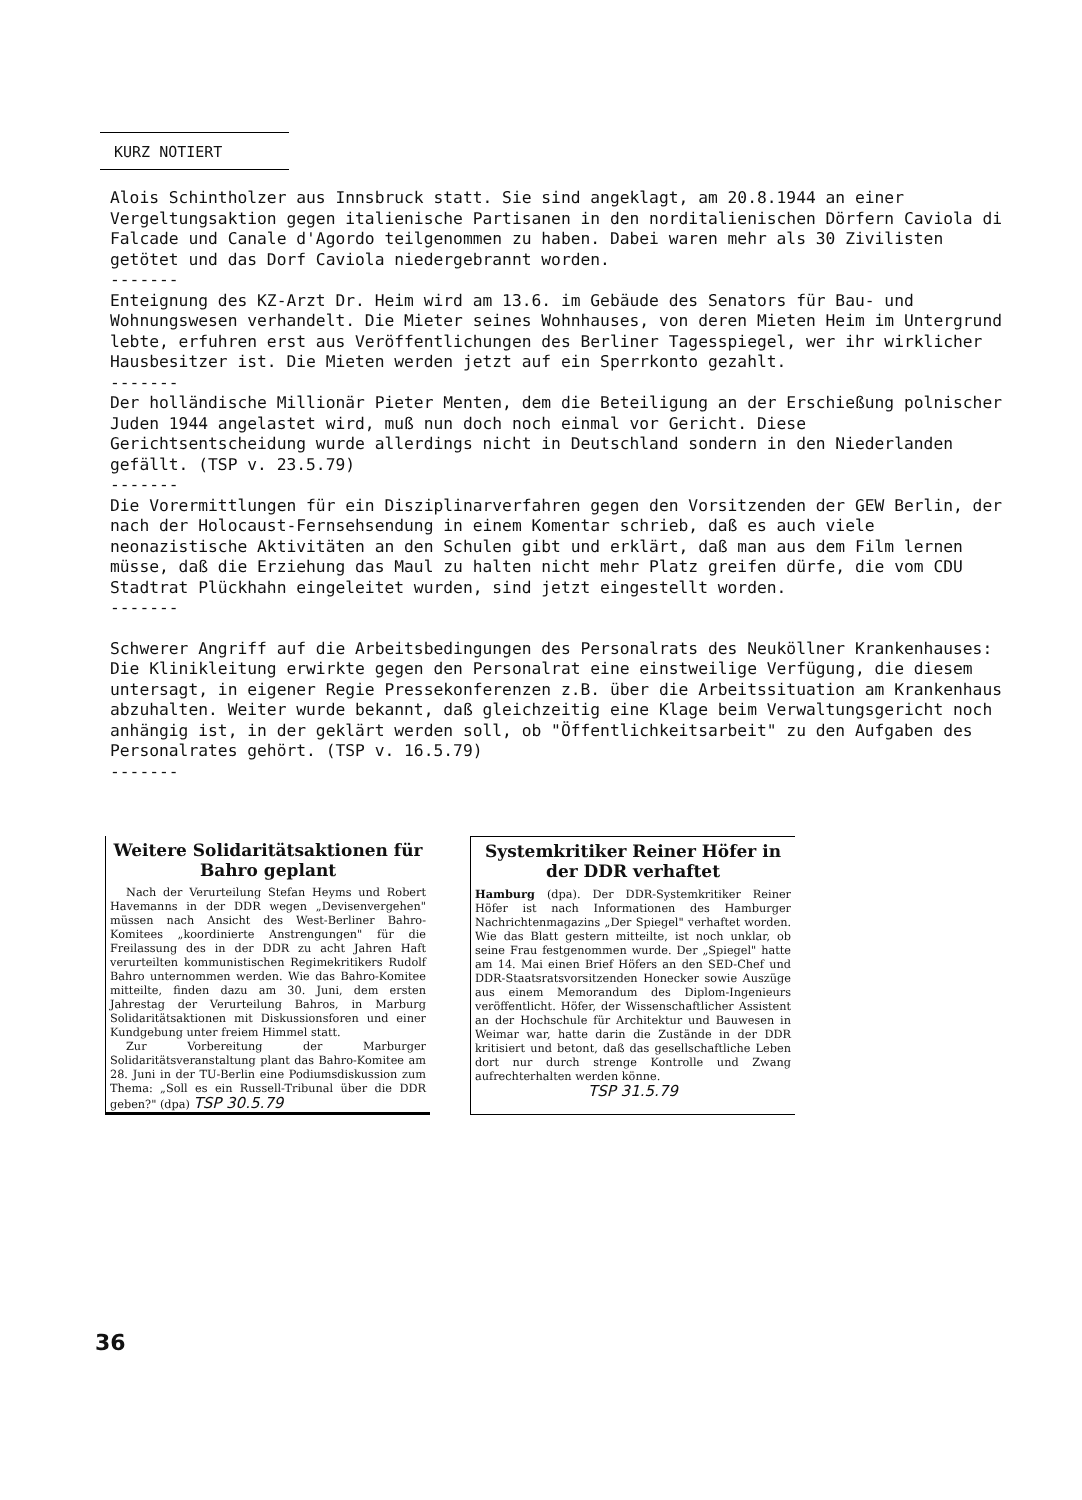KURZ NOTIERT
Alois Schintholzer aus Innsbruck statt. Sie sind angeklagt, am 20.8.1944 an einer Vergeltungsaktion gegen italienische Partisanen in den norditalienischen Dörfern Caviola di Falcade und Canale d'Agordo teilgenommen zu haben. Dabei waren mehr als 30 Zivilisten getötet und das Dorf Caviola niedergebrannt worden.
-------
Enteignung des KZ-Arzt Dr. Heim wird am 13.6. im Gebäude des Senators für Bau- und Wohnungswesen verhandelt. Die Mieter seines Wohnhauses, von deren Mieten Heim im Untergrund lebte, erfuhren erst aus Veröffentlichungen des Berliner Tagesspiegel, wer ihr wirklicher Hausbesitzer ist. Die Mieten werden jetzt auf ein Sperrkonto gezahlt.
-------
Der holländische Millionär Pieter Menten, dem die Beteiligung an der Erschießung polnischer Juden 1944 angelastet wird, muß nun doch noch einmal vor Gericht. Diese Gerichtsentscheidung wurde allerdings nicht in Deutschland sondern in den Niederlanden gefällt. (TSP v. 23.5.79)
-------
Die Vorermittlungen für ein Disziplinarverfahren gegen den Vorsitzenden der GEW Berlin, der nach der Holocaust-Fernsehsendung in einem Komentar schrieb, daß es auch viele neonazistische Aktivitäten an den Schulen gibt und erklärt, daß man aus dem Film lernen müsse, daß die Erziehung das Maul zu halten nicht mehr Platz greifen dürfe, die vom CDU Stadtrat Plückhahn eingeleitet wurden, sind jetzt eingestellt worden.
-------
Schwerer Angriff auf die Arbeitsbedingungen des Personalrats des Neuköllner Krankenhauses: Die Klinikleitung erwirkte gegen den Personalrat eine einstweilige Verfügung, die diesem untersagt, in eigener Regie Pressekonferenzen z.B. über die Arbeitssituation am Krankenhaus abzuhalten. Weiter wurde bekannt, daß gleichzeitig eine Klage beim Verwaltungsgericht noch anhängig ist, in der geklärt werden soll, ob "Öffentlichkeitsarbeit" zu den Aufgaben des Personalrates gehört. (TSP v. 16.5.79)
-------
Weitere Solidaritätsaktionen für Bahro geplant
Nach der Verurteilung Stefan Heyms und Robert Havemanns in der DDR wegen „Devisenvergehen" müssen nach Ansicht des West-Berliner Bahro-Komitees „koordinierte Anstrengungen" für die Freilassung des in der DDR zu acht Jahren Haft verurteilten kommunistischen Regimekritikers Rudolf Bahro unternommen werden. Wie das Bahro-Komitee mitteilte, finden dazu am 30. Juni, dem ersten Jahrestag der Verurteilung Bahros, in Marburg Solidaritätsaktionen mit Diskussionsforen und einer Kundgebung unter freiem Himmel statt.
Zur Vorbereitung der Marburger Solidaritätsveranstaltung plant das Bahro-Komitee am 28. Juni in der TU-Berlin eine Podiumsdiskussion zum Thema: „Soll es ein Russell-Tribunal über die DDR geben?" (dpa) TSP 30.5.79
Systemkritiker Reiner Höfer in der DDR verhaftet
Hamburg (dpa). Der DDR-Systemkritiker Reiner Höfer ist nach Informationen des Hamburger Nachrichtenmagazins „Der Spiegel" verhaftet worden. Wie das Blatt gestern mitteilte, ist noch unklar, ob seine Frau festgenommen wurde. Der „Spiegel" hatte am 14. Mai einen Brief Höfers an den SED-Chef und DDR-Staatsratsvorsitzenden Honecker sowie Auszüge aus einem Memorandum des Diplom-Ingenieurs veröffentlicht. Höfer, der Wissenschaftlicher Assistent an der Hochschule für Architektur und Bauwesen in Weimar war, hatte darin die Zustände in der DDR kritisiert und betont, daß das gesellschaftliche Leben dort nur durch strenge Kontrolle und Zwang aufrechterhalten werden könne.
TSP 31.5.79
36